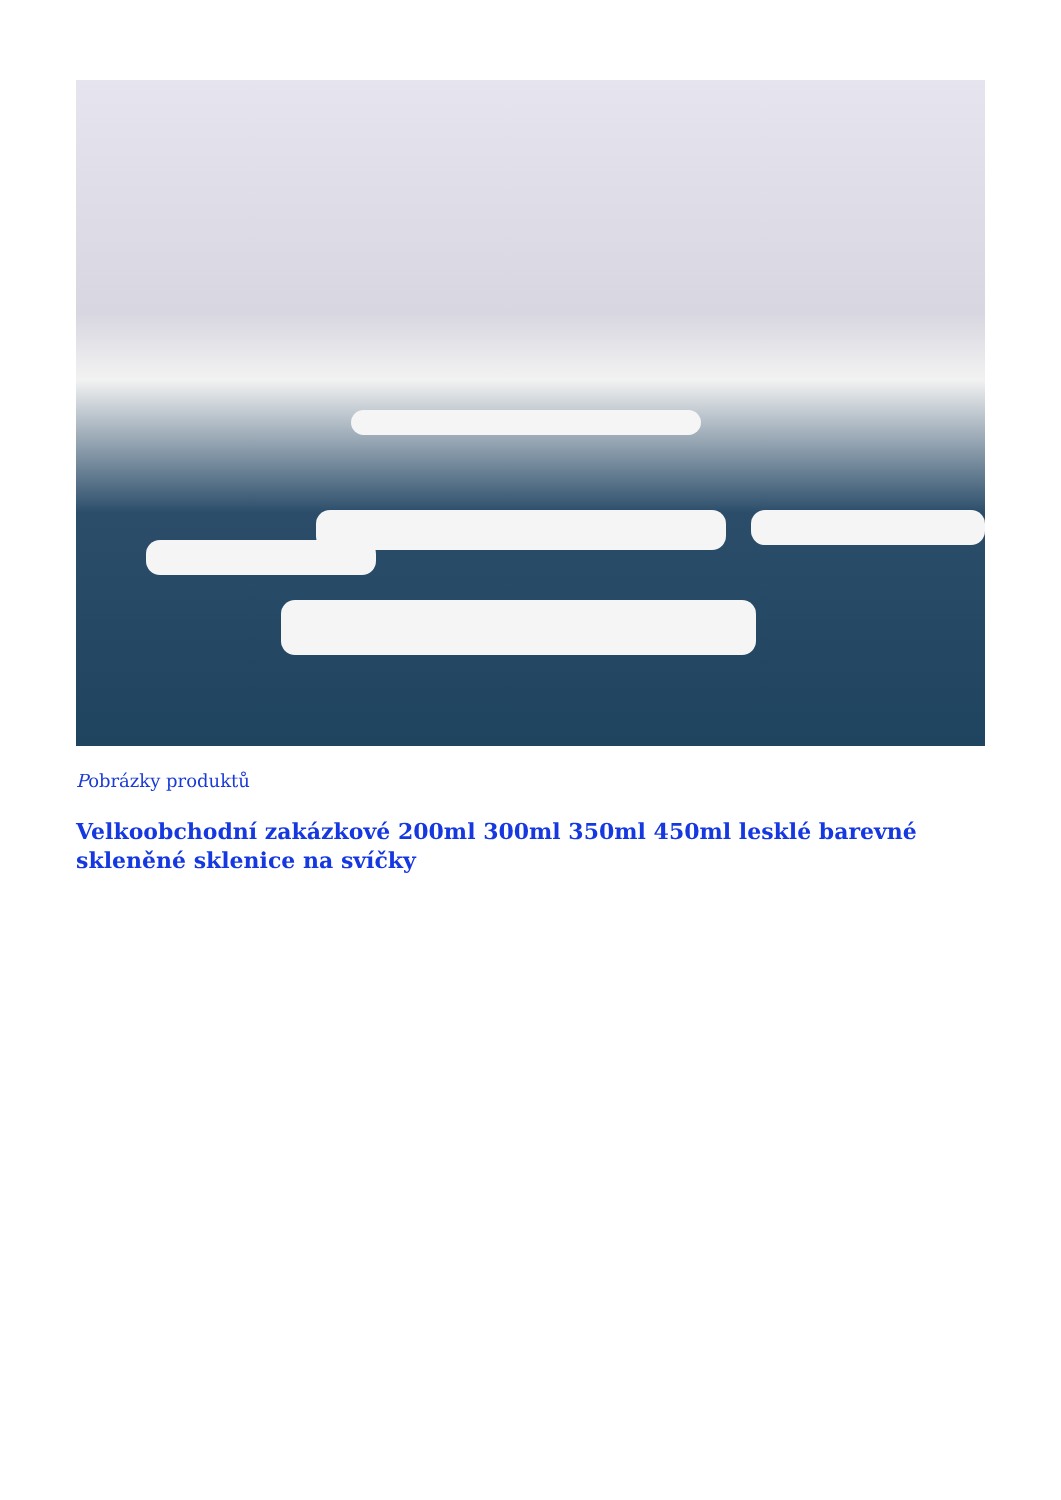Pobrázky produktů
Velkoobchodní zakázkové 200ml 300ml 350ml 450ml lesklé barevné skleněné sklenice na svíčky